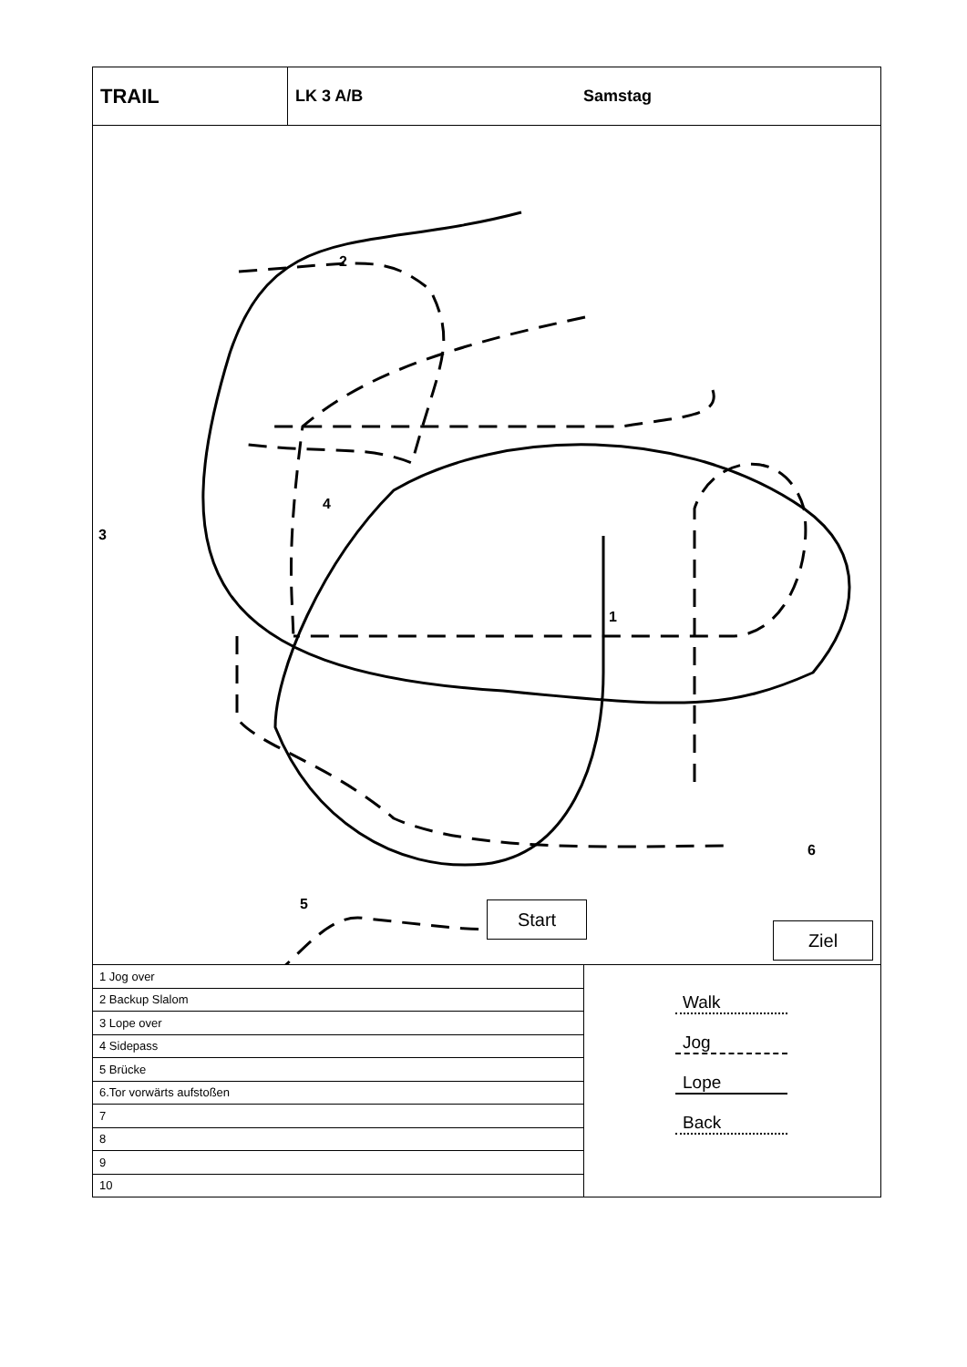TRAIL
LK 3 A/B Samstag
Start
Ziel
2
3
4
1
5
6
| 1 Jog over |
| 2 Backup Slalom |
| 3 Lope over |
| 4 Sidepass |
| 5 Brücke |
| 6.Tor vorwärts aufstoßen |
| 7 |
| 8 |
| 9 |
| 10 |
Walk
Jog
Lope
Back